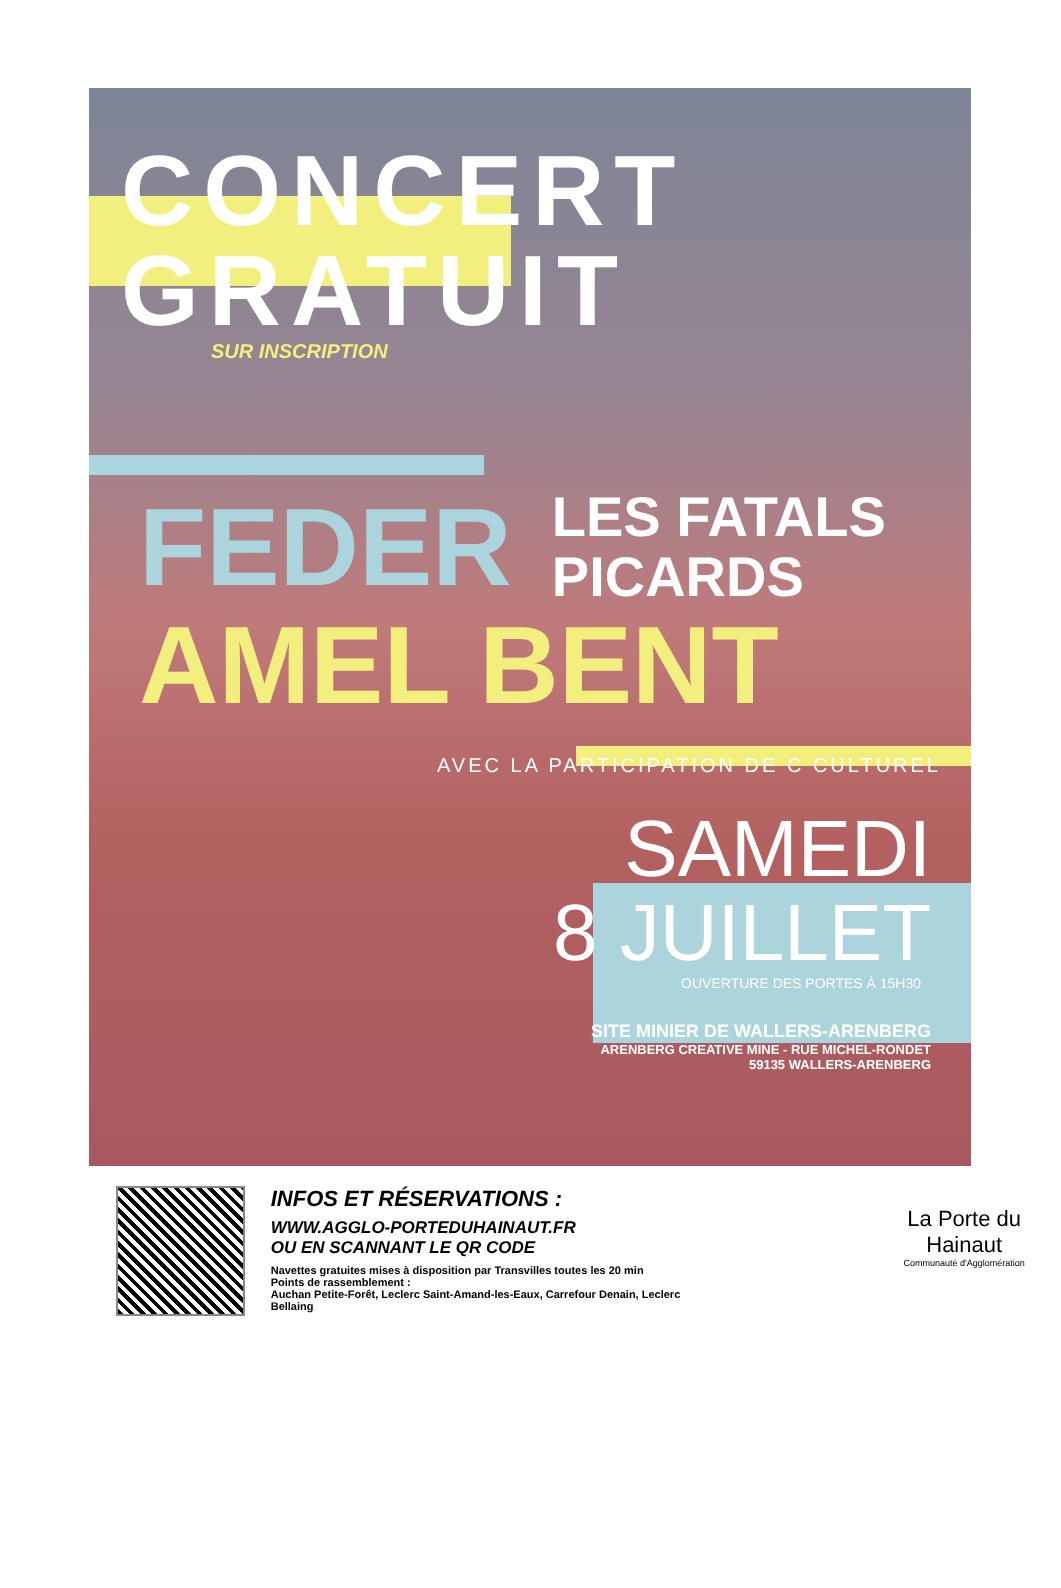CONCERT
GRATUIT
SUR INSCRIPTION
FEDER
LES FATALS
PICARDS
AMEL BENT
AVEC LA PARTICIPATION DE C CULTUREL
SAMEDI
8 JUILLET
OUVERTURE DES PORTES À 15H30
SITE MINIER DE WALLERS-ARENBERG
ARENBERG CREATIVE MINE - RUE MICHEL-RONDET
59135 WALLERS-ARENBERG
INFOS ET RÉSERVATIONS :
WWW.AGGLO-PORTEDUHAINAUT.FR
OU EN SCANNANT LE QR CODE
Navettes gratuites mises à disposition par Transvilles toutes les 20 min
Points de rassemblement :
Auchan Petite-Forêt, Leclerc Saint-Amand-les-Eaux, Carrefour Denain, Leclerc Bellaing
La Porte du Hainaut
Communauté d'Agglomération